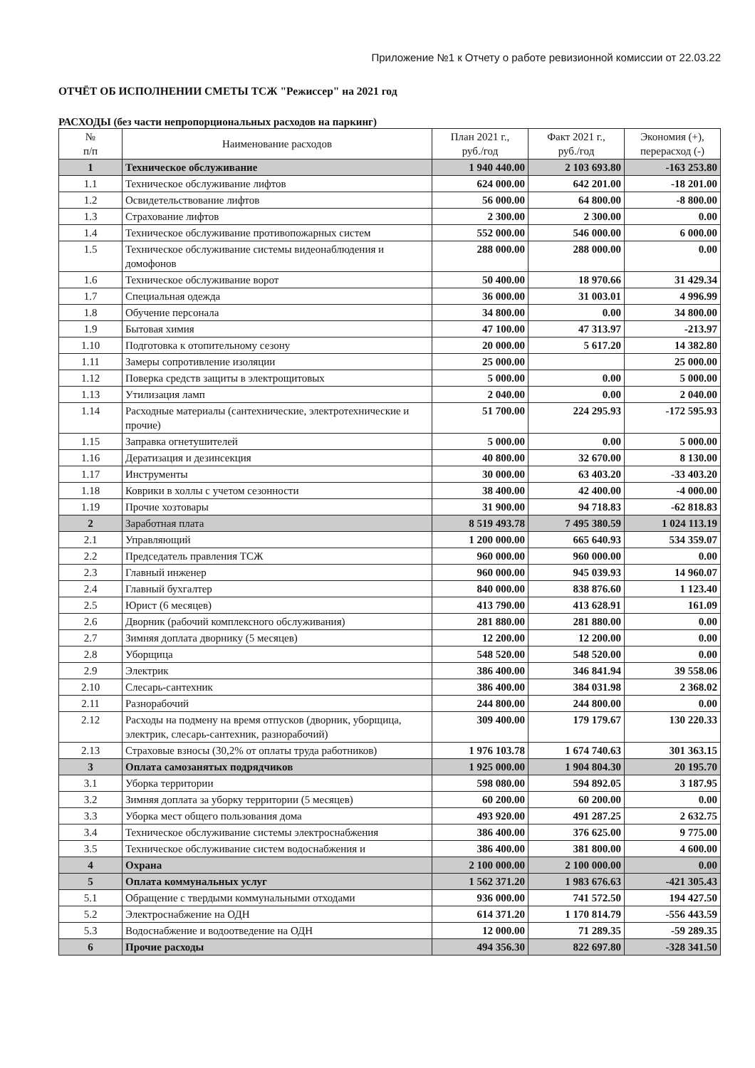Приложение №1 к Отчету о работе ревизионной комиссии от 22.03.22
ОТЧЁТ ОБ ИСПОЛНЕНИИ СМЕТЫ ТСЖ "Режиссер" на 2021 год
РАСХОДЫ (без части непропорциональных расходов на паркинг)
| № п/п | Наименование расходов | План 2021 г., руб./год | Факт 2021 г., руб./год | Экономия (+), перерасход (-) |
| --- | --- | --- | --- | --- |
| 1 | Техническое обслуживание | 1 940 440.00 | 2 103 693.80 | -163 253.80 |
| 1.1 | Техническое обслуживание лифтов | 624 000.00 | 642 201.00 | -18 201.00 |
| 1.2 | Освидетельствование лифтов | 56 000.00 | 64 800.00 | -8 800.00 |
| 1.3 | Страхование лифтов | 2 300.00 | 2 300.00 | 0.00 |
| 1.4 | Техническое обслуживание противопожарных систем | 552 000.00 | 546 000.00 | 6 000.00 |
| 1.5 | Техническое обслуживание системы видеонаблюдения и домофонов | 288 000.00 | 288 000.00 | 0.00 |
| 1.6 | Техническое обслуживание ворот | 50 400.00 | 18 970.66 | 31 429.34 |
| 1.7 | Специальная одежда | 36 000.00 | 31 003.01 | 4 996.99 |
| 1.8 | Обучение персонала | 34 800.00 | 0.00 | 34 800.00 |
| 1.9 | Бытовая химия | 47 100.00 | 47 313.97 | -213.97 |
| 1.10 | Подготовка к отопительному сезону | 20 000.00 | 5 617.20 | 14 382.80 |
| 1.11 | Замеры сопротивление изоляции | 25 000.00 | | 25 000.00 |
| 1.12 | Поверка средств защиты в электрощитовых | 5 000.00 | 0.00 | 5 000.00 |
| 1.13 | Утилизация ламп | 2 040.00 | 0.00 | 2 040.00 |
| 1.14 | Расходные материалы (сантехнические, электротехнические и прочие) | 51 700.00 | 224 295.93 | -172 595.93 |
| 1.15 | Заправка огнетушителей | 5 000.00 | 0.00 | 5 000.00 |
| 1.16 | Дератизация и дезинсекция | 40 800.00 | 32 670.00 | 8 130.00 |
| 1.17 | Инструменты | 30 000.00 | 63 403.20 | -33 403.20 |
| 1.18 | Коврики в холлы с учетом сезонности | 38 400.00 | 42 400.00 | -4 000.00 |
| 1.19 | Прочие хозтовары | 31 900.00 | 94 718.83 | -62 818.83 |
| 2 | Заработная плата | 8 519 493.78 | 7 495 380.59 | 1 024 113.19 |
| 2.1 | Управляющий | 1 200 000.00 | 665 640.93 | 534 359.07 |
| 2.2 | Председатель правления ТСЖ | 960 000.00 | 960 000.00 | 0.00 |
| 2.3 | Главный инженер | 960 000.00 | 945 039.93 | 14 960.07 |
| 2.4 | Главный бухгалтер | 840 000.00 | 838 876.60 | 1 123.40 |
| 2.5 | Юрист (6 месяцев) | 413 790.00 | 413 628.91 | 161.09 |
| 2.6 | Дворник (рабочий комплексного обслуживания) | 281 880.00 | 281 880.00 | 0.00 |
| 2.7 | Зимняя доплата дворнику (5 месяцев) | 12 200.00 | 12 200.00 | 0.00 |
| 2.8 | Уборщица | 548 520.00 | 548 520.00 | 0.00 |
| 2.9 | Электрик | 386 400.00 | 346 841.94 | 39 558.06 |
| 2.10 | Слесарь-сантехник | 386 400.00 | 384 031.98 | 2 368.02 |
| 2.11 | Разнорабочий | 244 800.00 | 244 800.00 | 0.00 |
| 2.12 | Расходы на подмену на время отпусков (дворник, уборщица, электрик, слесарь-сантехник, разнорабочий) | 309 400.00 | 179 179.67 | 130 220.33 |
| 2.13 | Страховые взносы (30,2% от оплаты труда работников) | 1 976 103.78 | 1 674 740.63 | 301 363.15 |
| 3 | Оплата самозанятых подрядчиков | 1 925 000.00 | 1 904 804.30 | 20 195.70 |
| 3.1 | Уборка территории | 598 080.00 | 594 892.05 | 3 187.95 |
| 3.2 | Зимняя доплата за уборку территории (5 месяцев) | 60 200.00 | 60 200.00 | 0.00 |
| 3.3 | Уборка мест общего пользования дома | 493 920.00 | 491 287.25 | 2 632.75 |
| 3.4 | Техническое обслуживание системы электроснабжения | 386 400.00 | 376 625.00 | 9 775.00 |
| 3.5 | Техническое обслуживание систем водоснабжения и | 386 400.00 | 381 800.00 | 4 600.00 |
| 4 | Охрана | 2 100 000.00 | 2 100 000.00 | 0.00 |
| 5 | Оплата коммунальных услуг | 1 562 371.20 | 1 983 676.63 | -421 305.43 |
| 5.1 | Обращение с твердыми коммунальными отходами | 936 000.00 | 741 572.50 | 194 427.50 |
| 5.2 | Электроснабжение на ОДН | 614 371.20 | 1 170 814.79 | -556 443.59 |
| 5.3 | Водоснабжение и водоотведение на ОДН | 12 000.00 | 71 289.35 | -59 289.35 |
| 6 | Прочие расходы | 494 356.30 | 822 697.80 | -328 341.50 |